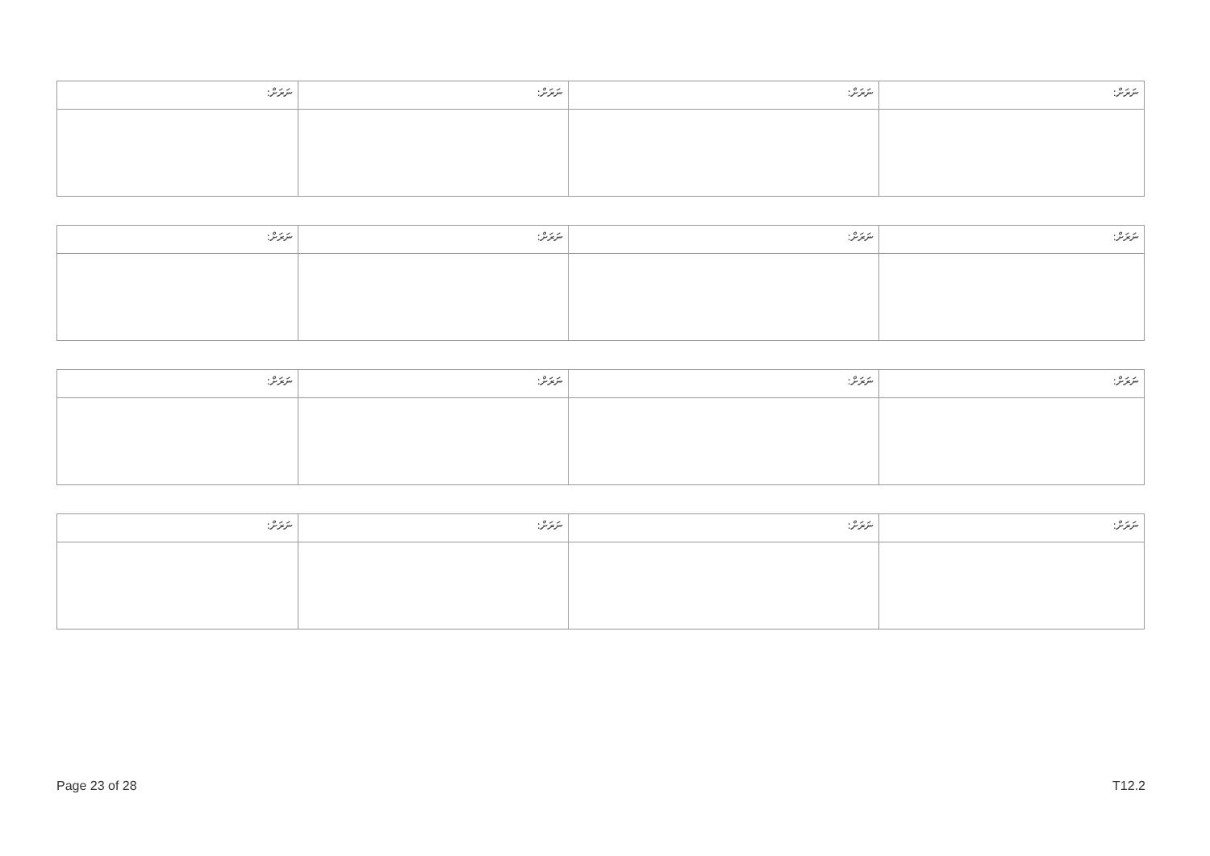| ނަރަށް: | ނަރަށް: | ނަރަށް: | ނަރަށް: |
| ނަރަށް: | ނަރަށް: | ނަރަށް: | ނަރަށް: |
| ނަރަށް: | ނަރަށް: | ނަރަށް: | ނަރަށް: |
| ނަރަށް: | ނަރަށް: | ނަރަށް: | ނަރަށް: |
Page 23 of 28 T12.2